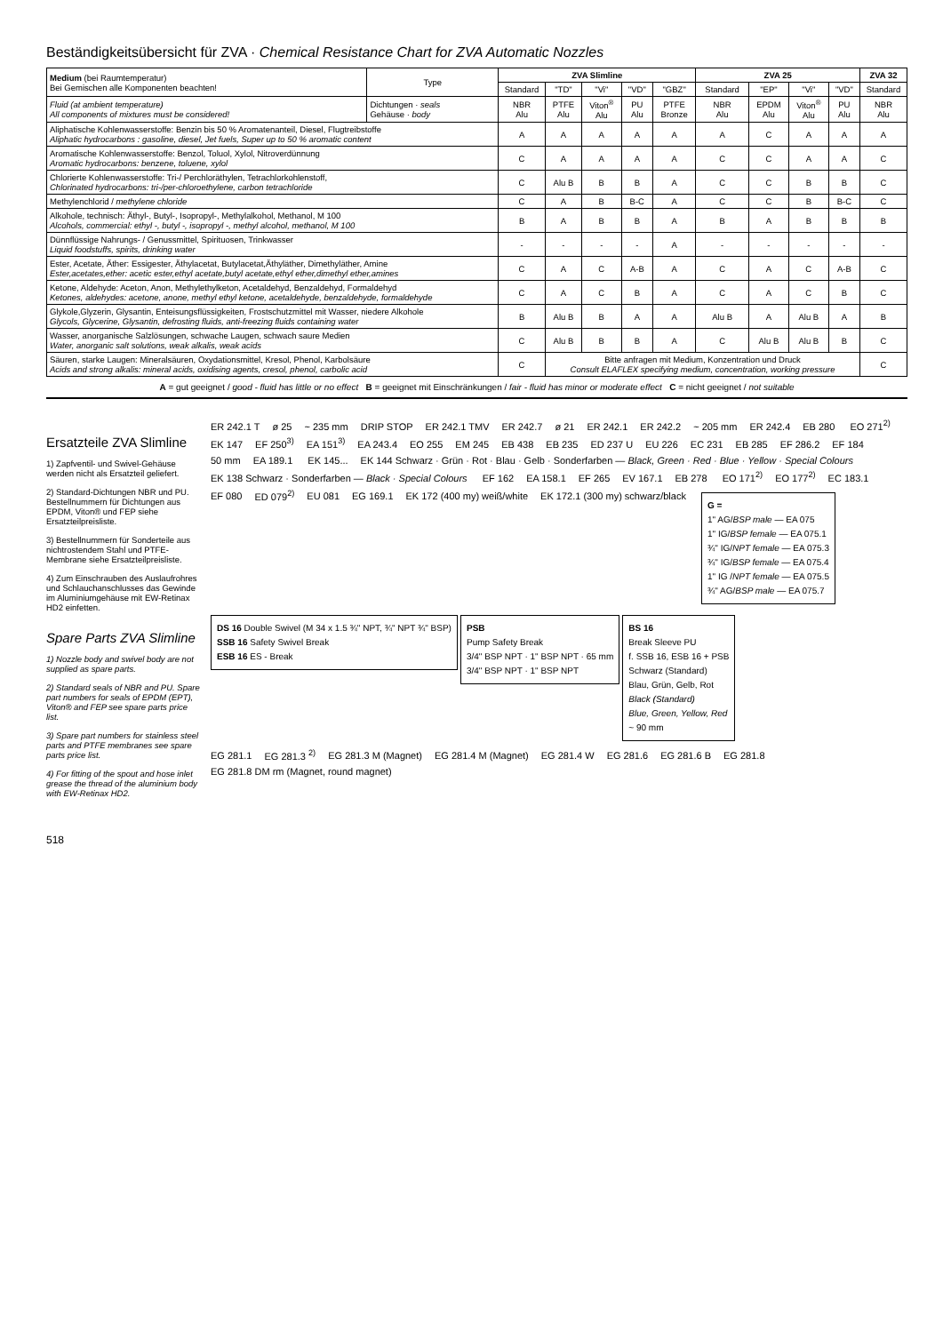Beständigkeitsübersicht für ZVA · Chemical Resistance Chart for ZVA Automatic Nozzles
| Medium (bei Raumtemperatur) Bei Gemischen alle Komponenten beachten! | Type | ZVA Slimline | | | | | ZVA 25 | | | | ZVA 32 |
| --- | --- | --- | --- | --- | --- | --- | --- | --- | --- | --- | --- |
| | | Standard | "TD" | "Vi" | "VD" | "GBZ" | Standard | "EP" | "Vi" | "VD" | Standard |
| Fluid (at ambient temperature) All components of mixtures must be considered! | Dichtungen · seals Gehäuse · body | NBR Alu | PTFE Alu | Viton<sup>®</sup> Alu | PU Alu | PTFE Bronze | NBR Alu | EPDM Alu | Viton<sup>®</sup> Alu | PU Alu | NBR Alu |
| Aliphatische Kohlenwasserstoffe: Benzin bis 50 % Aromatenanteil, Diesel, Flugtreibstoffe Aliphatic hydrocarbons : gasoline, diesel, Jet fuels, Super up to 50 % aromatic content | | A | A | A | A | A | A | C | A | A | A |
| Aromatische Kohlenwasserstoffe: Benzol, Toluol, Xylol, Nitroverdünnung Aromatic hydrocarbons: benzene, toluene, xylol | | C | A | A | A | A | C | C | A | A | C |
| Chlorierte Kohlenwasserstoffe: Tri-/ Perchloräthylen, Tetrachlorkohlenstoff, Chlorinated hydrocarbons: tri-/per-chloroethylene, carbon tetrachloride | | C | Alu B | B | B | A | C | C | B | B | C |
| Methylenchlorid / methylene chloride | | C | A | B | B-C | A | C | C | B | B-C | C |
| Alkohole, technisch: Äthyl-, Butyl-, Isopropyl-, Methylalkohol, Methanol, M 100 Alcohols, commercial: ethyl -, butyl -, isopropyl -, methyl alcohol, methanol, M 100 | | B | A | B | B | A | B | A | B | B | B |
| Dünnflüssige Nahrungs- / Genussmittel, Spirituosen, Trinkwasser Liquid foodstuffs, spirits, drinking water | | - | - | - | - | A | - | - | - | - | - |
| Ester, Acetate, Äther: Essigester, Äthylacetat, Butylacetat,Äthyläther, Dimethyläther, Amine Ester,acetates,ether: acetic ester,ethyl acetate,butyl acetate,ethyl ether,dimethyl ether,amines | | C | A | C | A-B | A | C | A | C | A-B | C |
| Ketone, Aldehyde: Aceton, Anon, Methylethylketon, Acetaldehyd, Benzaldehyd, Formaldehyd Ketones, aldehydes: acetone, anone, methyl ethyl ketone, acetaldehyde, benzaldehyde, formaldehyde | | C | A | C | B | A | C | A | C | B | C |
| Glykole,Glyzerin, Glysantin, Enteisungsflüssigkeiten, Frostschutzmittel mit Wasser, niedere Alkohole Glycols, Glycerine, Glysantin, defrosting fluids, anti-freezing fluids containing water | | B | Alu B | B | A | A | Alu B | A | Alu B | A | B |
| Wasser, anorganische Salzlösungen, schwache Laugen, schwach saure Medien Water, anorganic salt solutions, weak alkalis, weak acids | | C | Alu B | B | B | A | C | Alu B | Alu B | B | C |
| Säuren, starke Laugen: Mineralsäuren, Oxydationsmittel, Kresol, Phenol, Karbolsäure Acids and strong alkalis: mineral acids, oxidising agents, cresol, phenol, carbolic acid | | C | Bitte anfragen mit Medium, Konzentration und Druck Consult ELAFLEX specifying medium, concentration, working pressure | | | | | | | | C |
A = gut geeignet / good - fluid has little or no effect B = geeignet mit Einschränkungen / fair - fluid has minor or moderate effect C = nicht geeignet / not suitable
Ersatzteile ZVA Slimline
1) Zapfventil- und Swivel-Gehäuse werden nicht als Ersatzteil geliefert.
2) Standard-Dichtungen NBR und PU. Bestellnummern für Dichtungen aus EPDM, Viton® und FEP siehe Ersatzteilpreisliste.
3) Bestellnummern für Sonderteile aus nichtrostendem Stahl und PTFE-Membrane siehe Ersatzteilpreisliste.
4) Zum Einschrauben des Auslaufrohres und Schlauchanschlusses das Gewinde im Aluminiumgehäuse mit EW-Retinax HD2 einfetten.
Spare Parts ZVA Slimline
1) Nozzle body and swivel body are not supplied as spare parts.
2) Standard seals of NBR and PU. Spare part numbers for seals of EPDM (EPT), Viton® and FEP see spare parts price list.
3) Spare part numbers for stainless steel parts and PTFE membranes see spare parts price list.
4) For fitting of the spout and hose inlet grease the thread of the aluminium body with EW-Retinax HD2.
ER 242.1 T ø 25 ~ 235 mm DRIP STOP ER 242.1 TMV ER 242.7 ø 21 ER 242.1 ER 242.2 ~ 205 mm ER 242.4 EB 280 EO 271<sup>2)</sup> EK 147 EF 250<sup>3)</sup> EA 151<sup>3)</sup> EA 243.4 EO 255 EM 245 EB 438 EB 235 ED 237 U EU 226 EC 231 EB 285 EF 286.2 EF 184 50 mm EA 189.1 EK 145... EK 144 Schwarz · Grün · Rot · Blau · Gelb · Sonderfarben — Black, Green · Red · Blue · Yellow · Special Colours EK 138 Schwarz · Sonderfarben — Black · Special Colours EF 162 EA 158.1 EF 265 EV 167.1 EB 278 EO 171<sup>2)</sup> EO 177<sup>2)</sup> EC 183.1 EF 080 ED 079<sup>2)</sup> EU 081 EG 169.1 EK 172 (400 my) weiß/white EK 172.1 (300 my) schwarz/black
G =
1" AG/BSP male — EA 075
1" IG/BSP female — EA 075.1
¾" IG/NPT female — EA 075.3
¾" IG/BSP female — EA 075.4
1" IG /NPT female — EA 075.5
¾" AG/BSP male — EA 075.7
DS 16 Double Swivel (M 34 x 1.5 ¾" NPT, ¾" NPT ¾" BSP)
SSB 16 Safety Swivel Break
ESB 16 ES - Break
PSB
Pump Safety Break
3/4" BSP NPT · 1" BSP NPT · 65 mm
3/4" BSP NPT · 1" BSP NPT
BS 16
Break Sleeve PU
f. SSB 16, ESB 16 + PSB
Schwarz (Standard)
Blau, Grün, Gelb, Rot
Black (Standard)
Blue, Green, Yellow, Red
~ 90 mm
EG 281.1 EG 281.3 <sup>2)</sup> EG 281.3 M (Magnet) EG 281.4 M (Magnet) EG 281.4 W EG 281.6 EG 281.6 B EG 281.8 EG 281.8 DM rm (Magnet, round magnet)
518